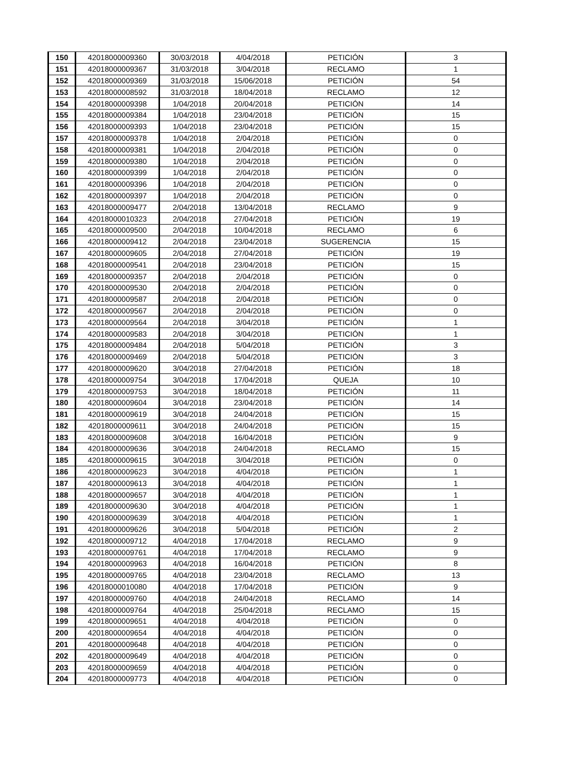| 150 | 42018000009360 | 30/03/2018 | 4/04/2018 | PETICIÓN | 3 |
| 151 | 42018000009367 | 31/03/2018 | 3/04/2018 | RECLAMO | 1 |
| 152 | 42018000009369 | 31/03/2018 | 15/06/2018 | PETICIÓN | 54 |
| 153 | 42018000008592 | 31/03/2018 | 18/04/2018 | RECLAMO | 12 |
| 154 | 42018000009398 | 1/04/2018 | 20/04/2018 | PETICIÓN | 14 |
| 155 | 42018000009384 | 1/04/2018 | 23/04/2018 | PETICIÓN | 15 |
| 156 | 42018000009393 | 1/04/2018 | 23/04/2018 | PETICIÓN | 15 |
| 157 | 42018000009378 | 1/04/2018 | 2/04/2018 | PETICIÓN | 0 |
| 158 | 42018000009381 | 1/04/2018 | 2/04/2018 | PETICIÓN | 0 |
| 159 | 42018000009380 | 1/04/2018 | 2/04/2018 | PETICIÓN | 0 |
| 160 | 42018000009399 | 1/04/2018 | 2/04/2018 | PETICIÓN | 0 |
| 161 | 42018000009396 | 1/04/2018 | 2/04/2018 | PETICIÓN | 0 |
| 162 | 42018000009397 | 1/04/2018 | 2/04/2018 | PETICIÓN | 0 |
| 163 | 42018000009477 | 2/04/2018 | 13/04/2018 | RECLAMO | 9 |
| 164 | 42018000010323 | 2/04/2018 | 27/04/2018 | PETICIÓN | 19 |
| 165 | 42018000009500 | 2/04/2018 | 10/04/2018 | RECLAMO | 6 |
| 166 | 42018000009412 | 2/04/2018 | 23/04/2018 | SUGERENCIA | 15 |
| 167 | 42018000009605 | 2/04/2018 | 27/04/2018 | PETICIÓN | 19 |
| 168 | 42018000009541 | 2/04/2018 | 23/04/2018 | PETICIÓN | 15 |
| 169 | 42018000009357 | 2/04/2018 | 2/04/2018 | PETICIÓN | 0 |
| 170 | 42018000009530 | 2/04/2018 | 2/04/2018 | PETICIÓN | 0 |
| 171 | 42018000009587 | 2/04/2018 | 2/04/2018 | PETICIÓN | 0 |
| 172 | 42018000009567 | 2/04/2018 | 2/04/2018 | PETICIÓN | 0 |
| 173 | 42018000009564 | 2/04/2018 | 3/04/2018 | PETICIÓN | 1 |
| 174 | 42018000009583 | 2/04/2018 | 3/04/2018 | PETICIÓN | 1 |
| 175 | 42018000009484 | 2/04/2018 | 5/04/2018 | PETICIÓN | 3 |
| 176 | 42018000009469 | 2/04/2018 | 5/04/2018 | PETICIÓN | 3 |
| 177 | 42018000009620 | 3/04/2018 | 27/04/2018 | PETICIÓN | 18 |
| 178 | 42018000009754 | 3/04/2018 | 17/04/2018 | QUEJA | 10 |
| 179 | 42018000009753 | 3/04/2018 | 18/04/2018 | PETICIÓN | 11 |
| 180 | 42018000009604 | 3/04/2018 | 23/04/2018 | PETICIÓN | 14 |
| 181 | 42018000009619 | 3/04/2018 | 24/04/2018 | PETICIÓN | 15 |
| 182 | 42018000009611 | 3/04/2018 | 24/04/2018 | PETICIÓN | 15 |
| 183 | 42018000009608 | 3/04/2018 | 16/04/2018 | PETICIÓN | 9 |
| 184 | 42018000009636 | 3/04/2018 | 24/04/2018 | RECLAMO | 15 |
| 185 | 42018000009615 | 3/04/2018 | 3/04/2018 | PETICIÓN | 0 |
| 186 | 42018000009623 | 3/04/2018 | 4/04/2018 | PETICIÓN | 1 |
| 187 | 42018000009613 | 3/04/2018 | 4/04/2018 | PETICIÓN | 1 |
| 188 | 42018000009657 | 3/04/2018 | 4/04/2018 | PETICIÓN | 1 |
| 189 | 42018000009630 | 3/04/2018 | 4/04/2018 | PETICIÓN | 1 |
| 190 | 42018000009639 | 3/04/2018 | 4/04/2018 | PETICIÓN | 1 |
| 191 | 42018000009626 | 3/04/2018 | 5/04/2018 | PETICIÓN | 2 |
| 192 | 42018000009712 | 4/04/2018 | 17/04/2018 | RECLAMO | 9 |
| 193 | 42018000009761 | 4/04/2018 | 17/04/2018 | RECLAMO | 9 |
| 194 | 42018000009963 | 4/04/2018 | 16/04/2018 | PETICIÓN | 8 |
| 195 | 42018000009765 | 4/04/2018 | 23/04/2018 | RECLAMO | 13 |
| 196 | 42018000010080 | 4/04/2018 | 17/04/2018 | PETICIÓN | 9 |
| 197 | 42018000009760 | 4/04/2018 | 24/04/2018 | RECLAMO | 14 |
| 198 | 42018000009764 | 4/04/2018 | 25/04/2018 | RECLAMO | 15 |
| 199 | 42018000009651 | 4/04/2018 | 4/04/2018 | PETICIÓN | 0 |
| 200 | 42018000009654 | 4/04/2018 | 4/04/2018 | PETICIÓN | 0 |
| 201 | 42018000009648 | 4/04/2018 | 4/04/2018 | PETICIÓN | 0 |
| 202 | 42018000009649 | 4/04/2018 | 4/04/2018 | PETICIÓN | 0 |
| 203 | 42018000009659 | 4/04/2018 | 4/04/2018 | PETICIÓN | 0 |
| 204 | 42018000009773 | 4/04/2018 | 4/04/2018 | PETICIÓN | 0 |